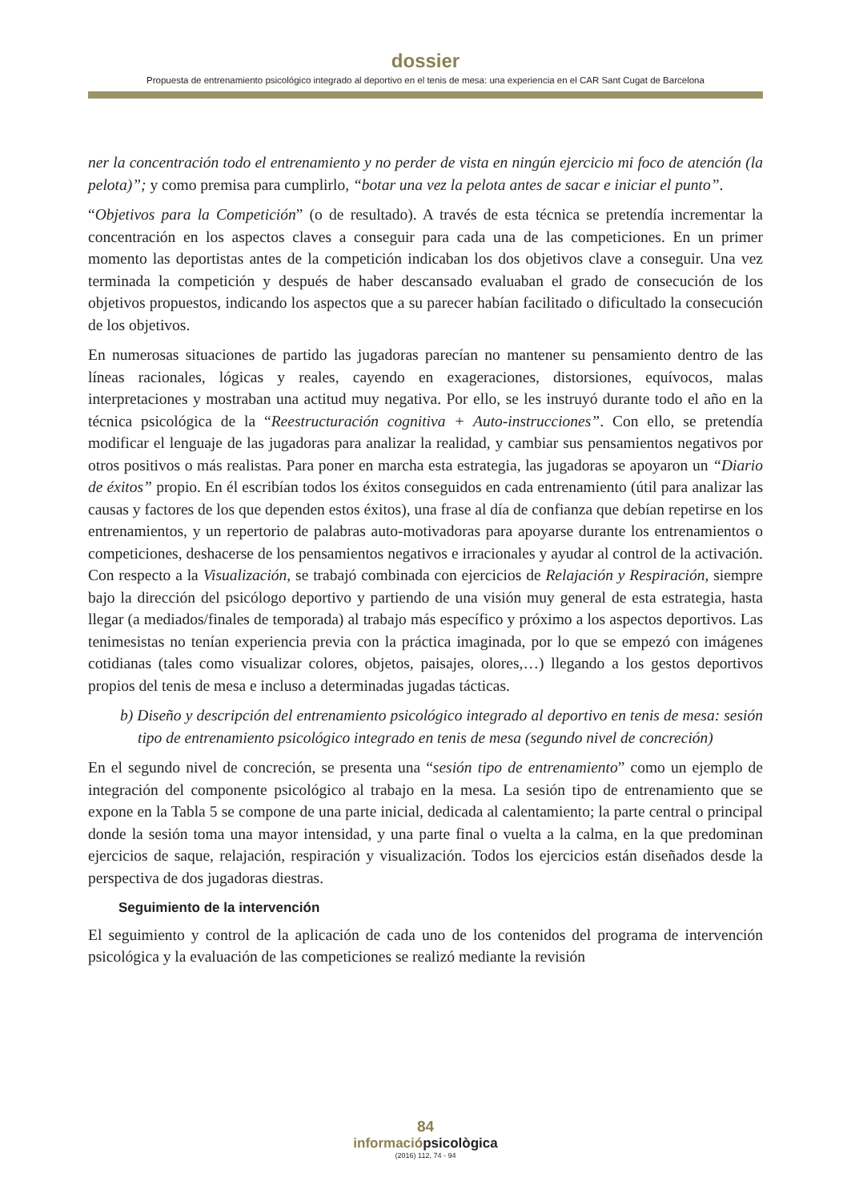dossier
Propuesta de entrenamiento psicológico integrado al deportivo en el tenis de mesa: una experiencia en el CAR Sant Cugat de Barcelona
ner la concentración todo el entrenamiento y no perder de vista en ningún ejercicio mi foco de atención (la pelota)”; y como premisa para cumplirlo, “botar una vez la pelota antes de sacar e iniciar el punto”.
“Objetivos para la Competición” (o de resultado). A través de esta técnica se pretendía incrementar la concentración en los aspectos claves a conseguir para cada una de las competiciones. En un primer momento las deportistas antes de la competición indicaban los dos objetivos clave a conseguir. Una vez terminada la competición y después de haber descansado evaluaban el grado de consecución de los objetivos propuestos, indicando los aspectos que a su parecer habían facilitado o dificultado la consecución de los objetivos.
En numerosas situaciones de partido las jugadoras parecían no mantener su pensamiento dentro de las líneas racionales, lógicas y reales, cayendo en exageraciones, distorsiones, equívocos, malas interpretaciones y mostraban una actitud muy negativa. Por ello, se les instruyó durante todo el año en la técnica psicológica de la “Reestructuración cognitiva + Auto-instrucciones”. Con ello, se pretendía modificar el lenguaje de las jugadoras para analizar la realidad, y cambiar sus pensamientos negativos por otros positivos o más realistas. Para poner en marcha esta estrategia, las jugadoras se apoyaron un “Diario de éxitos” propio. En él escribían todos los éxitos conseguidos en cada entrenamiento (útil para analizar las causas y factores de los que dependen estos éxitos), una frase al día de confianza que debían repetirse en los entrenamientos, y un repertorio de palabras auto-motivadoras para apoyarse durante los entrenamientos o competiciones, deshacerse de los pensamientos negativos e irracionales y ayudar al control de la activación. Con respecto a la Visualización, se trabajó combinada con ejercicios de Relajación y Respiración, siempre bajo la dirección del psicólogo deportivo y partiendo de una visión muy general de esta estrategia, hasta llegar (a mediados/finales de temporada) al trabajo más específico y próximo a los aspectos deportivos. Las tenimesistas no tenían experiencia previa con la práctica imaginada, por lo que se empezó con imágenes cotidianas (tales como visualizar colores, objetos, paisajes, olores,…) llegando a los gestos deportivos propios del tenis de mesa e incluso a determinadas jugadas tácticas.
b) Diseño y descripción del entrenamiento psicológico integrado al deportivo en tenis de mesa: sesión tipo de entrenamiento psicológico integrado en tenis de mesa (segundo nivel de concreción)
En el segundo nivel de concreción, se presenta una “sesión tipo de entrenamiento” como un ejemplo de integración del componente psicológico al trabajo en la mesa. La sesión tipo de entrenamiento que se expone en la Tabla 5 se compone de una parte inicial, dedicada al calentamiento; la parte central o principal donde la sesión toma una mayor intensidad, y una parte final o vuelta a la calma, en la que predominan ejercicios de saque, relajación, respiración y visualización. Todos los ejercicios están diseñados desde la perspectiva de dos jugadoras diestras.
Seguimiento de la intervención
El seguimiento y control de la aplicación de cada uno de los contenidos del programa de intervención psicológica y la evaluación de las competiciones se realizó mediante la revisión
84
informaciópsicològica
(2016) 112, 74 - 94